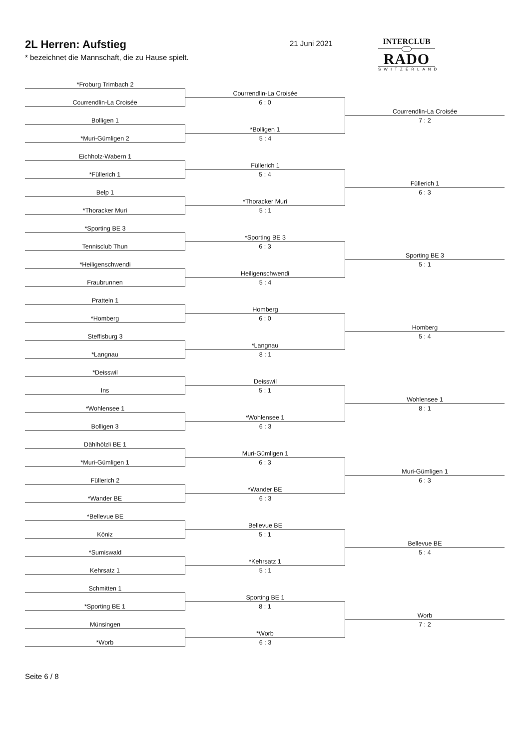2L Herren: Aufstieg
* bezeichnet die Mannschaft, die zu Hause spielt.
21 Juni 2021
INTERCLUB
RADO
SWITZERLAND
*Froburg Trimbach 2
Courrendlin-La Croisée
Courrendlin-La Croisée
6 : 0
Courrendlin-La Croisée
Bolligen 1
7 : 2
*Bolligen 1
*Muri-Gümligen 2
5 : 4
Eichholz-Wabern 1
Füllerich 1
*Füllerich 1
5 : 4
Füllerich 1
Belp 1
6 : 3
*Thoracker Muri
*Thoracker Muri
5 : 1
*Sporting BE 3
*Sporting BE 3
Tennisclub Thun
6 : 3
Sporting BE 3
*Heiligenschwendi
5 : 1
Heiligenschwendi
Fraubrunnen
5 : 4
Pratteln 1
Homberg
*Homberg
6 : 0
Homberg
Steffisburg 3
5 : 4
*Langnau
*Langnau
8 : 1
*Deisswil
Deisswil
Ins
5 : 1
Wohlensee 1
*Wohlensee 1
8 : 1
*Wohlensee 1
Bolligen 3
6 : 3
Dählhölzli BE 1
Muri-Gümligen 1
*Muri-Gümligen 1
6 : 3
Muri-Gümligen 1
Füllerich 2
6 : 3
*Wander BE
*Wander BE
6 : 3
*Bellevue BE
Bellevue BE
Köniz
5 : 1
Bellevue BE
*Sumiswald
5 : 4
*Kehrsatz 1
Kehrsatz 1
5 : 1
Schmitten 1
Sporting BE 1
*Sporting BE 1
8 : 1
Worb
Münsingen
7 : 2
*Worb
*Worb
6 : 3
Seite 6 / 8